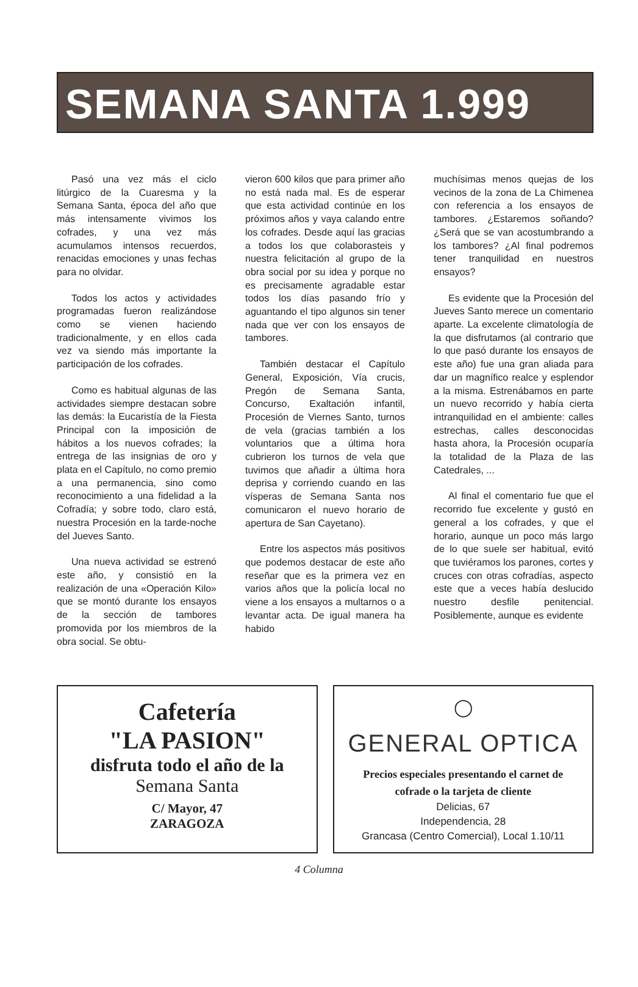SEMANA SANTA 1.999
Pasó una vez más el ciclo litúrgico de la Cuaresma y la Semana Santa, época del año que más intensamente vivimos los cofrades, y una vez más acumulamos intensos recuerdos, renacidas emociones y unas fechas para no olvidar.
Todos los actos y actividades programadas fueron realizándose como se vienen haciendo tradicionalmente, y en ellos cada vez va siendo más importante la participación de los cofrades.
Como es habitual algunas de las actividades siempre destacan sobre las demás: la Eucaristía de la Fiesta Principal con la imposición de hábitos a los nuevos cofrades; la entrega de las insignias de oro y plata en el Capítulo, no como premio a una permanencia, sino como reconocimiento a una fidelidad a la Cofradía; y sobre todo, claro está, nuestra Procesión en la tarde-noche del Jueves Santo.
Una nueva actividad se estrenó este año, y consistió en la realización de una «Operación Kilo» que se montó durante los ensayos de la sección de tambores promovida por los miembros de la obra social. Se obtu-
vieron 600 kilos que para primer año no está nada mal. Es de esperar que esta actividad continúe en los próximos años y vaya calando entre los cofrades. Desde aquí las gracias a todos los que colaborasteis y nuestra felicitación al grupo de la obra social por su idea y porque no es precisamente agradable estar todos los días pasando frío y aguantando el tipo algunos sin tener nada que ver con los ensayos de tambores.
También destacar el Capítulo General, Exposición, Vía crucis, Pregón de Semana Santa, Concurso, Exaltación infantil, Procesión de Viernes Santo, turnos de vela (gracias también a los voluntarios que a última hora cubrieron los turnos de vela que tuvimos que añadir a última hora deprisa y corriendo cuando en las vísperas de Semana Santa nos comunicaron el nuevo horario de apertura de San Cayetano).
Entre los aspectos más positivos que podemos destacar de este año reseñar que es la primera vez en varios años que la policía local no viene a los ensayos a multarnos o a levantar acta. De igual manera ha habido
muchísimas menos quejas de los vecinos de la zona de La Chimenea con referencia a los ensayos de tambores. ¿Estaremos soñando? ¿Será que se van acostumbrando a los tambores? ¿Al final podremos tener tranquilidad en nuestros ensayos?
Es evidente que la Procesión del Jueves Santo merece un comentario aparte. La excelente climatología de la que disfrutamos (al contrario que lo que pasó durante los ensayos de este año) fue una gran aliada para dar un magnífico realce y esplendor a la misma. Estrenábamos en parte un nuevo recorrido y había cierta intranquilidad en el ambiente: calles estrechas, calles desconocidas hasta ahora, la Procesión ocuparía la totalidad de la Plaza de las Catedrales, ...
Al final el comentario fue que el recorrido fue excelente y gustó en general a los cofrades, y que el horario, aunque un poco más largo de lo que suele ser habitual, evitó que tuviéramos los parones, cortes y cruces con otras cofradías, aspecto este que a veces había deslucido nuestro desfile penitencial. Posiblemente, aunque es evidente
Cafetería
"LA PASION"
disfruta todo el año de la
Semana Santa
C/ Mayor, 47
ZARAGOZA
◯
GENERAL OPTICA
Precios especiales presentando el carnet de
cofrade o la tarjeta de cliente
Delicias, 67
Independencia, 28
Grancasa (Centro Comercial), Local 1.10/11
4 Columna